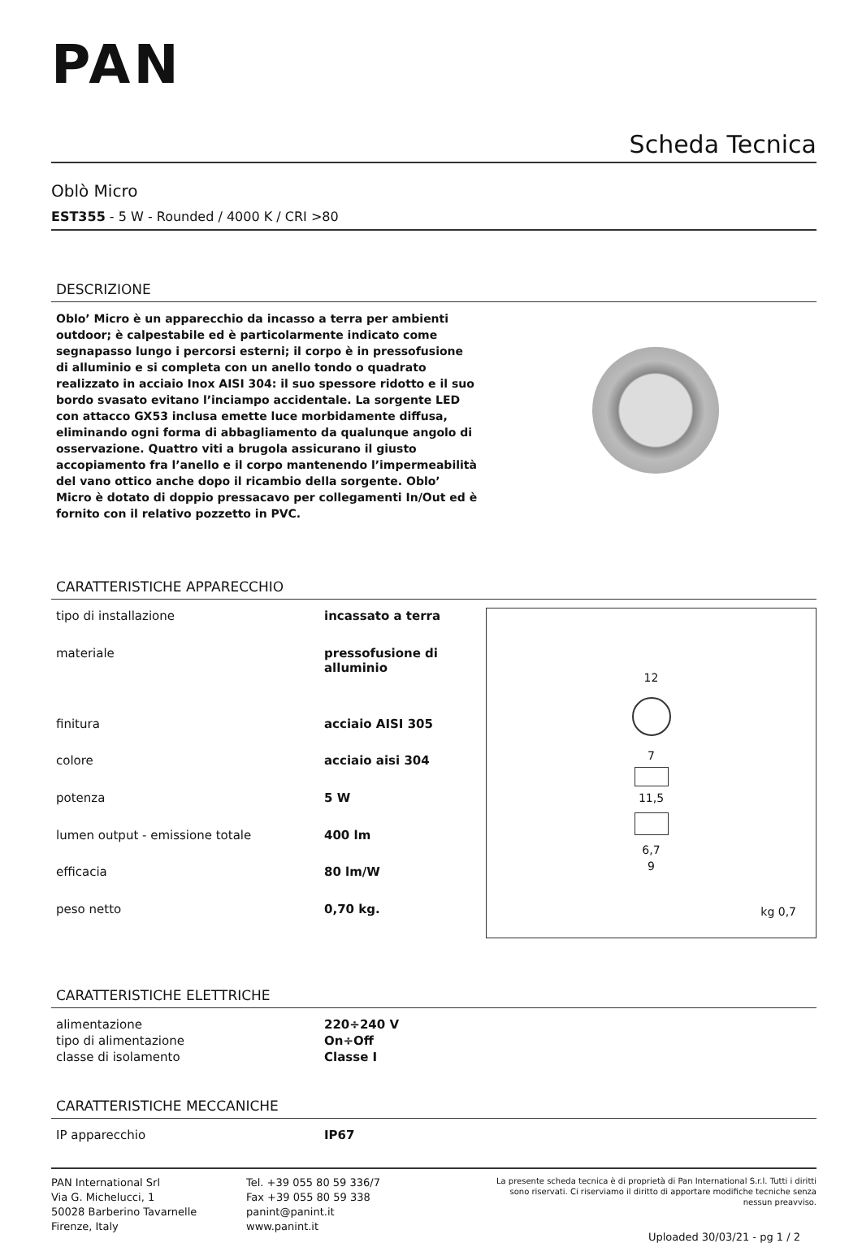PAN
Scheda Tecnica
Oblò Micro
EST355 - 5 W - Rounded / 4000 K / CRI >80
DESCRIZIONE
Oblo’ Micro è un apparecchio da incasso a terra per ambienti outdoor; è calpestabile ed è particolarmente indicato come segnapasso lungo i percorsi esterni; il corpo è in pressofusione di alluminio e si completa con un anello tondo o quadrato realizzato in acciaio Inox AISI 304: il suo spessore ridotto e il suo bordo svasato evitano l’inciampo accidentale. La sorgente LED con attacco GX53 inclusa emette luce morbidamente diffusa, eliminando ogni forma di abbagliamento da qualunque angolo di osservazione. Quattro viti a brugola assicurano il giusto accopiamento fra l’anello e il corpo mantenendo l’impermeabilità del vano ottico anche dopo il ricambio della sorgente. Oblo’ Micro è dotato di doppio pressacavo per collegamenti In/Out ed è fornito con il relativo pozzetto in PVC.
CARATTERISTICHE APPARECCHIO
| tipo di installazione | incassato a terra |
| materiale | pressofusione di alluminio |
| finitura | acciaio AISI 305 |
| colore | acciaio aisi 304 |
| potenza | 5 W |
| lumen output - emissione totale | 400 lm |
| efficacia | 80 lm/W |
| peso netto | 0,70 kg. |
12
7
11,5
6,7
9
kg 0,7
CARATTERISTICHE ELETTRICHE
| alimentazione | 220÷240 V |
| tipo di alimentazione | On÷Off |
| classe di isolamento | Classe I |
CARATTERISTICHE MECCANICHE
| IP apparecchio | IP67 |
PAN International Srl
Via G. Michelucci, 1
50028 Barberino Tavarnelle
Firenze, Italy
Tel. +39 055 80 59 336/7
Fax +39 055 80 59 338
panint@panint.it
www.panint.it
La presente scheda tecnica è di proprietà di Pan International S.r.l. Tutti i diritti sono riservati. Ci riserviamo il diritto di apportare modifiche tecniche senza nessun preavviso.
Uploaded 30/03/21 - pg 1 / 2